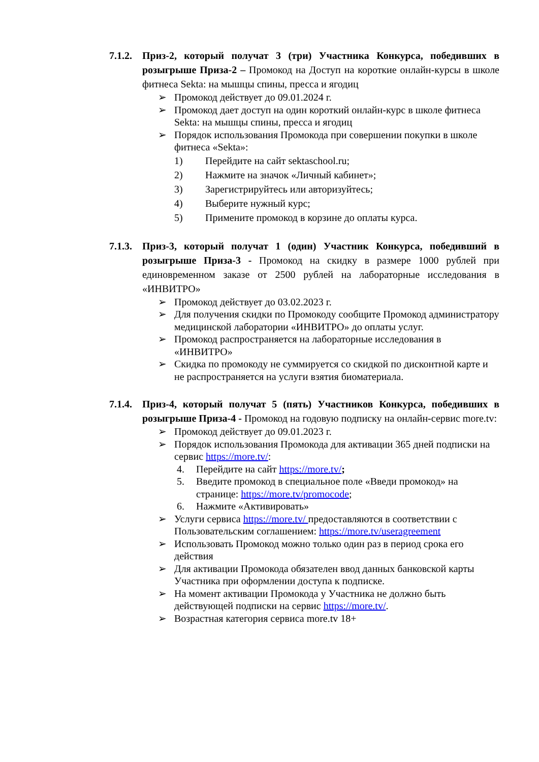7.1.2.
Приз-2, который получат 3 (три) Участника Конкурса, победивших в розыгрыше Приза-2 – Промокод на Доступ на короткие онлайн-курсы в школе фитнеса Sekta: на мышцы спины, пресса и ягодиц
➢ Промокод действует до 09.01.2024 г.
➢ Промокод дает доступ на один короткий онлайн-курс в школе фитнеса Sekta: на мышцы спины, пресса и ягодиц
➢ Порядок использования Промокода при совершении покупки в школе фитнеса «Sekta»:
1) Перейдите на сайт sektaschool.ru;
2) Нажмите на значок «Личный кабинет»;
3) Зарегистрируйтесь или авторизуйтесь;
4) Выберите нужный курс;
5) Примените промокод в корзине до оплаты курса.
7.1.3.
Приз-3, который получат 1 (один) Участник Конкурса, победивший в розыгрыше Приза-3 - Промокод на скидку в размере 1000 рублей при единовременном заказе от 2500 рублей на лабораторные исследования в «ИНВИТРО»
➢ Промокод действует до 03.02.2023 г.
➢ Для получения скидки по Промокоду сообщите Промокод администратору медицинской лаборатории «ИНВИТРО» до оплаты услуг.
➢ Промокод распространяется на лабораторные исследования в «ИНВИТРО»
➢ Скидка по промокоду не суммируется со скидкой по дисконтной карте и не распространяется на услуги взятия биоматериала.
7.1.4.
Приз-4, который получат 5 (пять) Участников Конкурса, победивших в розыгрыше Приза-4 - Промокод на годовую подписку на онлайн-сервис more.tv:
➢ Промокод действует до 09.01.2023 г.
➢ Порядок использования Промокода для активации 365 дней подписки на сервис https://more.tv/:
4. Перейдите на сайт https://more.tv/;
5. Введите промокод в специальное поле «Введи промокод» на странице: https://more.tv/promocode;
6. Нажмите «Активировать»
➢ Услуги сервиса https://more.tv/ предоставляются в соответствии с Пользовательским соглашением: https://more.tv/useragreement
➢ Использовать Промокод можно только один раз в период срока его действия
➢ Для активации Промокода обязателен ввод данных банковской карты Участника при оформлении доступа к подписке.
➢ На момент активации Промокода у Участника не должно быть действующей подписки на сервис https://more.tv/.
➢ Возрастная категория сервиса more.tv 18+